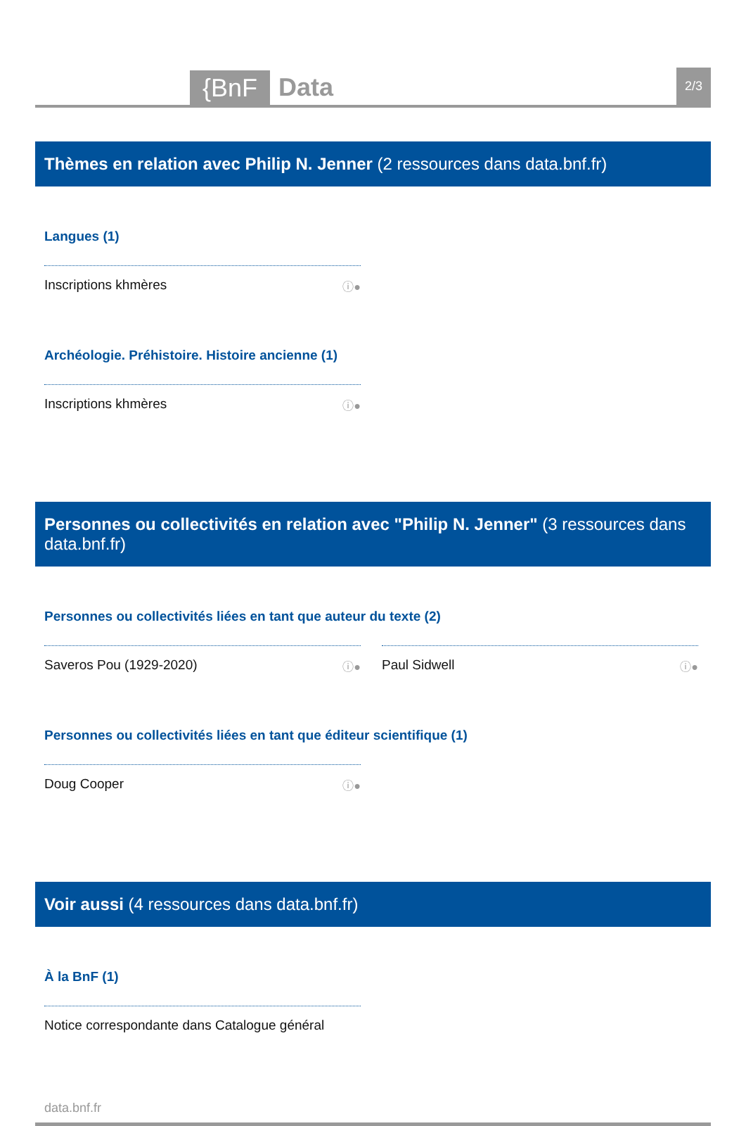{BnF
Data
2/3
Thèmes en relation avec Philip N. Jenner (2 ressources dans data.bnf.fr)
Langues (1)
Inscriptions khmères ⓘ●
Archéologie. Préhistoire. Histoire ancienne (1)
Inscriptions khmères ⓘ●
Personnes ou collectivités en relation avec "Philip N. Jenner" (3 ressources dans data.bnf.fr)
Personnes ou collectivités liées en tant que auteur du texte (2)
Saveros Pou (1929-2020) ⓘ●
Paul Sidwell ⓘ●
Personnes ou collectivités liées en tant que éditeur scientifique (1)
Doug Cooper ⓘ●
Voir aussi (4 ressources dans data.bnf.fr)
À la BnF (1)
Notice correspondante dans Catalogue général
data.bnf.fr